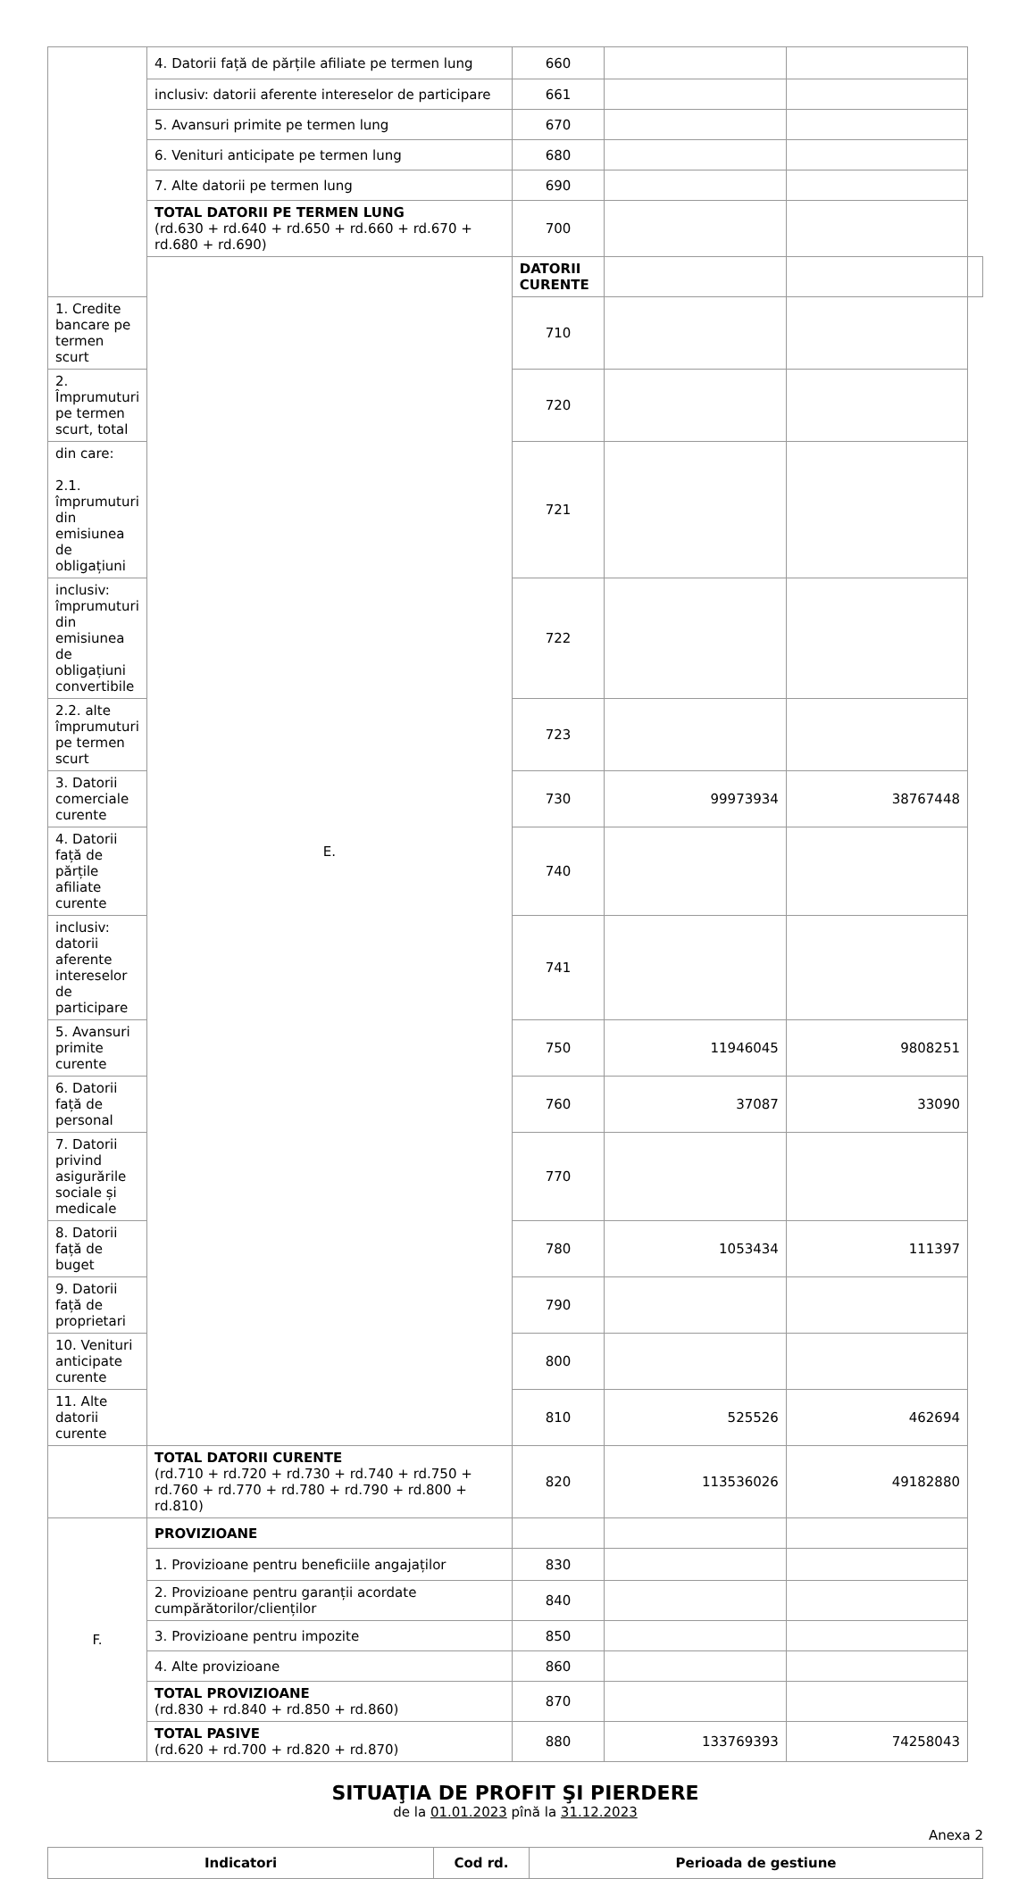| | 4. Datorii față de părțile afiliate pe termen lung | 660 | | | |
| | inclusiv: datorii aferente intereselor de participare | 661 | | | |
| | 5. Avansuri primite pe termen lung | 670 | | | |
| | 6. Venituri anticipate pe termen lung | 680 | | | |
| | 7. Alte datorii pe termen lung | 690 | | | |
| | TOTAL DATORII PE TERMEN LUNG (rd.630 + rd.640 + rd.650 + rd.660 + rd.670 + rd.680 + rd.690) | 700 | | | |
| | E. | DATORII CURENTE | | | |
| 1. Credite bancare pe termen scurt | | 710 | | | |
| 2. Împrumuturi pe termen scurt, total | | 720 | | | |
| din care: 2.1. împrumuturi din emisiunea de obligațiuni | | 721 | | | |
| inclusiv: împrumuturi din emisiunea de obligațiuni convertibile | | 722 | | | |
| 2.2. alte împrumuturi pe termen scurt | | 723 | | | |
| 3. Datorii comerciale curente | | 730 | 99973934 | 38767448 | |
| 4. Datorii față de părțile afiliate curente | | 740 | | | |
| inclusiv: datorii aferente intereselor de participare | | 741 | | | |
| 5. Avansuri primite curente | | 750 | 11946045 | 9808251 | |
| 6. Datorii față de personal | | 760 | 37087 | 33090 | |
| 7. Datorii privind asigurările sociale și medicale | | 770 | | | |
| 8. Datorii față de buget | | 780 | 1053434 | 111397 | |
| 9. Datorii față de proprietari | | 790 | | | |
| 10. Venituri anticipate curente | | 800 | | | |
| 11. Alte datorii curente | | 810 | 525526 | 462694 | |
| | TOTAL DATORII CURENTE (rd.710 + rd.720 + rd.730 + rd.740 + rd.750 + rd.760 + rd.770 + rd.780 + rd.790 + rd.800 + rd.810) | 820 | 113536026 | 49182880 | |
| F. | PROVIZIOANE | | | | |
| | 1. Provizioane pentru beneficiile angajaților | 830 | | | |
| | 2. Provizioane pentru garanții acordate cumpărătorilor/clienților | 840 | | | |
| | 3. Provizioane pentru impozite | 850 | | | |
| | 4. Alte provizioane | 860 | | | |
| | TOTAL PROVIZIOANE (rd.830 + rd.840 + rd.850 + rd.860) | 870 | | | |
| | TOTAL PASIVE (rd.620 + rd.700 + rd.820 + rd.870) | 880 | 133769393 | 74258043 | |
SITUAŢIA DE PROFIT ŞI PIERDERE
de la 01.01.2023 pînă la 31.12.2023
Anexa 2
| Indicatori | Cod rd. | Perioada de gestiune |
| --- | --- | --- |